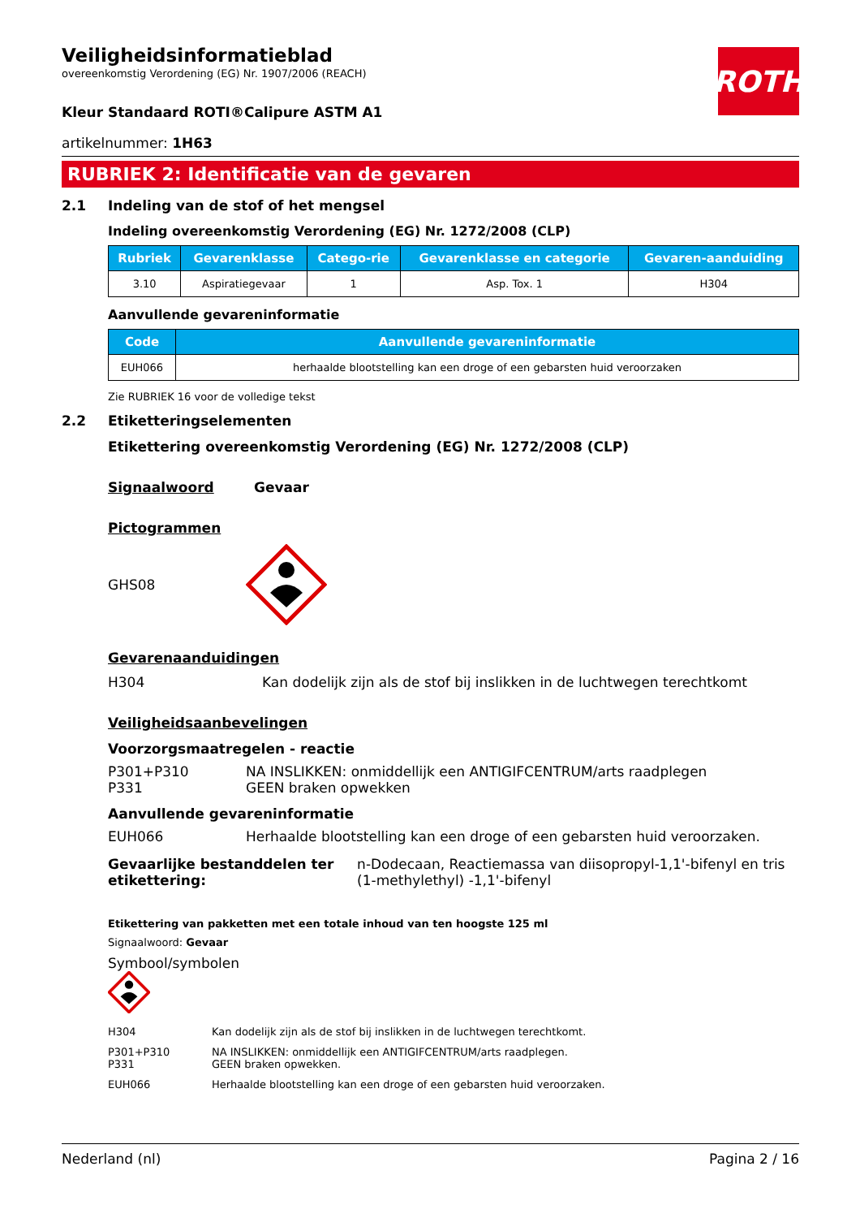ROTH
Veiligheidsinformatieblad
overeenkomstig Verordening (EG) Nr. 1907/2006 (REACH)
Kleur Standaard ROTI®Calipure ASTM A1
artikelnummer: 1H63
RUBRIEK 2: Identificatie van de gevaren
2.1 Indeling van de stof of het mengsel
Indeling overeenkomstig Verordening (EG) Nr. 1272/2008 (CLP)
| Rubriek | Gevarenklasse | Catego-rie | Gevarenklasse en categorie | Gevaren-aanduiding |
| --- | --- | --- | --- | --- |
| 3.10 | Aspiratiegevaar | 1 | Asp. Tox. 1 | H304 |
Aanvullende gevareninformatie
| Code | Aanvullende gevareninformatie |
| --- | --- |
| EUH066 | herhaalde blootstelling kan een droge of een gebarsten huid veroorzaken |
Zie RUBRIEK 16 voor de volledige tekst
2.2 Etiketteringselementen
Etikettering overeenkomstig Verordening (EG) Nr. 1272/2008 (CLP)
Signaalwoord Gevaar
Pictogrammen
GHS08
Gevarenaanduidingen
H304 Kan dodelijk zijn als de stof bij inslikken in de luchtwegen terechtkomt
Veiligheidsaanbevelingen
Voorzorgsmaatregelen - reactie
P301+P310
P331 NA INSLIKKEN: onmiddellijk een ANTIGIFCENTRUM/arts raadplegen
GEEN braken opwekken
Aanvullende gevareninformatie
EUH066 Herhaalde blootstelling kan een droge of een gebarsten huid veroorzaken.
Gevaarlijke bestanddelen ter etikettering: n-Dodecaan, Reactiemassa van diisopropyl-1,1'-bifenyl en tris (1-methylethyl) -1,1'-bifenyl
Etikettering van pakketten met een totale inhoud van ten hoogste 125 ml
Signaalwoord: Gevaar
Symbool/symbolen
H304 Kan dodelijk zijn als de stof bij inslikken in de luchtwegen terechtkomt. P301+P310
P331 NA INSLIKKEN: onmiddellijk een ANTIGIFCENTRUM/arts raadplegen.
GEEN braken opwekken. EUH066 Herhaalde blootstelling kan een droge of een gebarsten huid veroorzaken.
Nederland (nl) Pagina 2 / 16